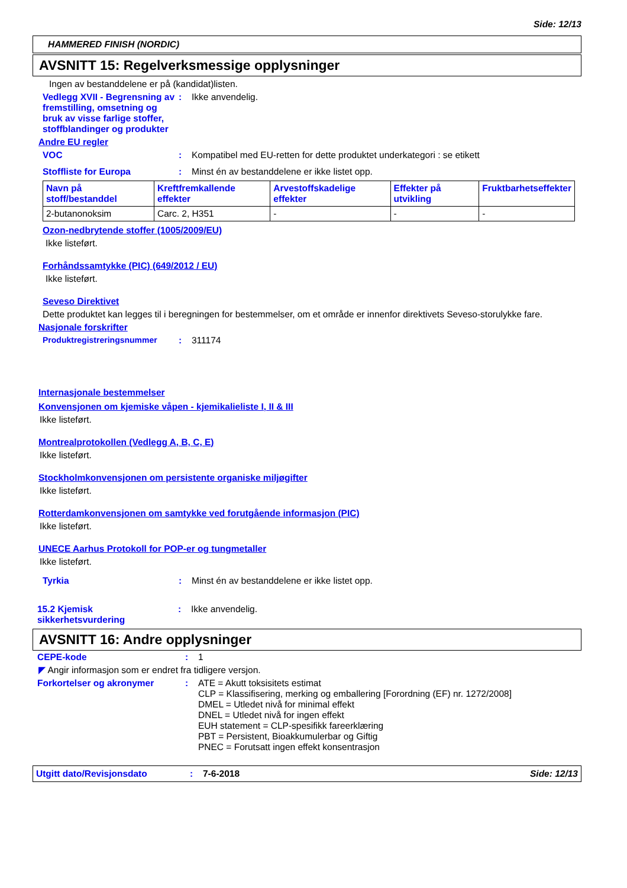Side: 12/13
HAMMERED FINISH (NORDIC)
AVSNITT 15: Regelverksmessige opplysninger
Ingen av bestanddelene er på (kandidat)listen.
Vedlegg XVII - Begrensning av fremstilling, omsetning og bruk av visse farlige stoffer, stoffblandinger og produkter
: Ikke anvendelig.
Andre EU regler
VOC : Kompatibel med EU-retten for dette produktet underkategori : se etikett
Stoffliste for Europa : Minst én av bestanddelene er ikke listet opp.
| Navn på stoff/bestanddel | Kreftfremkallende effekter | Arvestoffskadelige effekter | Effekter på utvikling | Fruktbarhetseffekter |
| --- | --- | --- | --- | --- |
| 2-butanonoksim | Carc. 2, H351 | - | - | - |
Ozon-nedbrytende stoffer (1005/2009/EU)
Ikke listeført.
Forhåndssamtykke (PIC) (649/2012 / EU)
Ikke listeført.
Seveso Direktivet
Dette produktet kan legges til i beregningen for bestemmelser, om et område er innenfor direktivets Seveso-storulykke fare.
Nasjonale forskrifter
Produktregistreringsnummer : 311174
Internasjonale bestemmelser
Konvensjonen om kjemiske våpen - kjemikalieliste I, II & III
Ikke listeført.
Montrealprotokollen (Vedlegg A, B, C, E)
Ikke listeført.
Stockholmkonvensjonen om persistente organiske miljøgifter
Ikke listeført.
Rotterdamkonvensjonen om samtykke ved forutgående informasjon (PIC)
Ikke listeført.
UNECE Aarhus Protokoll for POP-er og tungmetaller
Ikke listeført.
Tyrkia : Minst én av bestanddelene er ikke listet opp.
15.2 Kjemisk sikkerhetsvurdering
: Ikke anvendelig.
AVSNITT 16: Andre opplysninger
CEPE-kode : 1
◤ Angir informasjon som er endret fra tidligere versjon.
Forkortelser og akronymer : ATE = Akutt toksisitets estimat
CLP = Klassifisering, merking og emballering [Forordning (EF) nr. 1272/2008]
DMEL = Utledet nivå for minimal effekt
DNEL = Utledet nivå for ingen effekt
EUH statement = CLP-spesifikk fareerklæring
PBT = Persistent, Bioakkumulerbar og Giftig
PNEC = Forutsatt ingen effekt konsentrasjon
Utgitt dato/Revisjonsdato : 7-6-2018 Side: 12/13